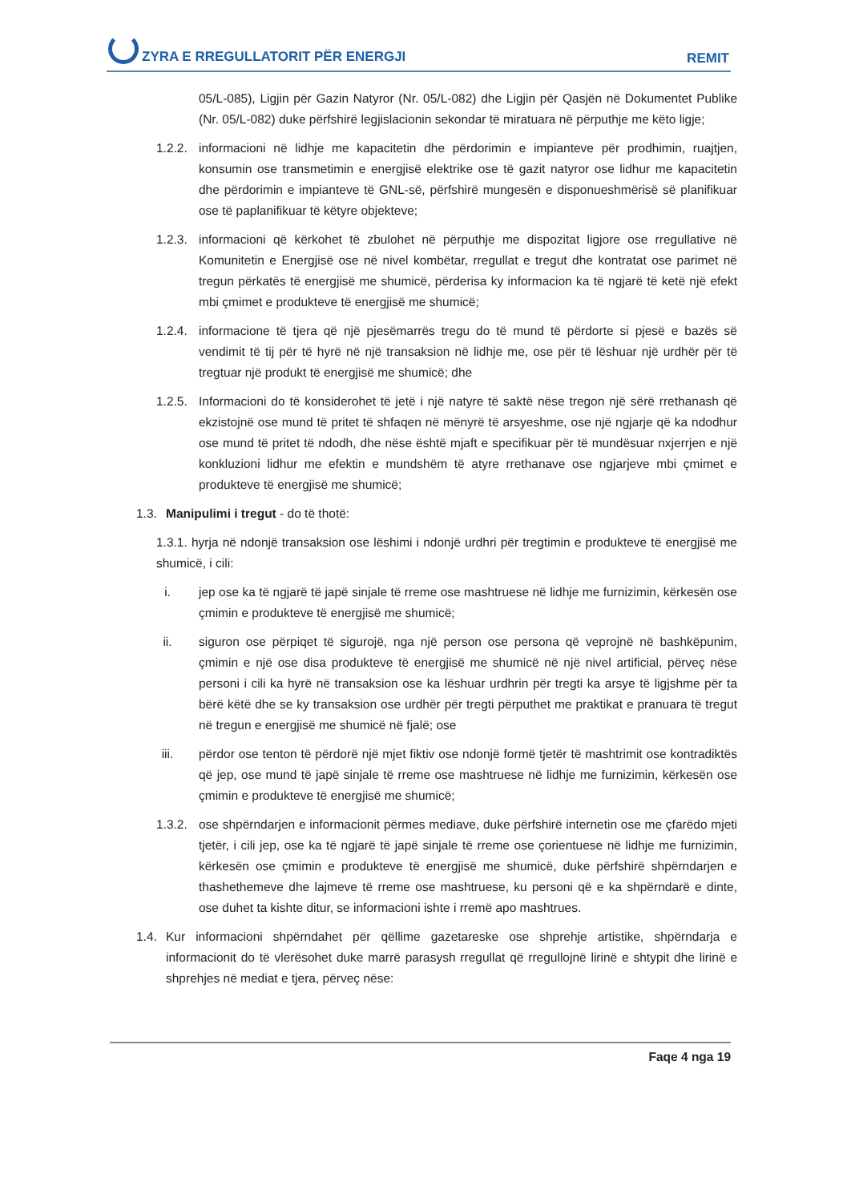ZYRA E RREGULLATORIT PËR ENERGJI REMIT
05/L-085), Ligjin për Gazin Natyror (Nr. 05/L-082) dhe Ligjin për Qasjën në Dokumentet Publike (Nr. 05/L-082) duke përfshirë legjislacionin sekondar të miratuara në përputhje me këto ligje;
1.2.2.
informacioni në lidhje me kapacitetin dhe përdorimin e impianteve për prodhimin, ruajtjen, konsumin ose transmetimin e energjisë elektrike ose të gazit natyror ose lidhur me kapacitetin dhe përdorimin e impianteve të GNL-së, përfshirë mungesën e disponueshmërisë së planifikuar ose të paplanifikuar të këtyre objekteve;
1.2.3.
informacioni që kërkohet të zbulohet në përputhje me dispozitat ligjore ose rregullative në Komunitetin e Energjisë ose në nivel kombëtar, rregullat e tregut dhe kontratat ose parimet në tregun përkatës të energjisë me shumicë, përderisa ky informacion ka të ngjarë të ketë një efekt mbi çmimet e produkteve të energjisë me shumicë;
1.2.4.
informacione të tjera që një pjesëmarrës tregu do të mund të përdorte si pjesë e bazës së vendimit të tij për të hyrë në një transaksion në lidhje me, ose për të lëshuar një urdhër për të tregtuar një produkt të energjisë me shumicë; dhe
1.2.5.
Informacioni do të konsiderohet të jetë i një natyre të saktë nëse tregon një sërë rrethanash që ekzistojnë ose mund të pritet të shfaqen në mënyrë të arsyeshme, ose një ngjarje që ka ndodhur ose mund të pritet të ndodh, dhe nëse është mjaft e specifikuar për të mundësuar nxjerrjen e një konkluzioni lidhur me efektin e mundshëm të atyre rrethanave ose ngjarjeve mbi çmimet e produkteve të energjisë me shumicë;
1.3.
Manipulimi i tregut - do të thotë:
1.3.1. hyrja në ndonjë transaksion ose lëshimi i ndonjë urdhri për tregtimin e produkteve të energjisë me shumicë, i cili:
i. jep ose ka të ngjarë të japë sinjale të rreme ose mashtruese në lidhje me furnizimin, kërkesën ose çmimin e produkteve të energjisë me shumicë;
ii. siguron ose përpiqet të sigurojë, nga një person ose persona që veprojnë në bashkëpunim, çmimin e një ose disa produkteve të energjisë me shumicë në një nivel artificial, përveç nëse personi i cili ka hyrë në transaksion ose ka lëshuar urdhrin për tregti ka arsye të ligjshme për ta bërë këtë dhe se ky transaksion ose urdhër për tregti përputhet me praktikat e pranuara të tregut në tregun e energjisë me shumicë në fjalë; ose
iii. përdor ose tenton të përdorë një mjet fiktiv ose ndonjë formë tjetër të mashtrimit ose kontradiktës që jep, ose mund të japë sinjale të rreme ose mashtruese në lidhje me furnizimin, kërkesën ose çmimin e produkteve të energjisë me shumicë;
1.3.2.
ose shpërndarjen e informacionit përmes mediave, duke përfshirë internetin ose me çfarëdo mjeti tjetër, i cili jep, ose ka të ngjarë të japë sinjale të rreme ose çorientuese në lidhje me furnizimin, kërkesën ose çmimin e produkteve të energjisë me shumicë, duke përfshirë shpërndarjen e thashethemeve dhe lajmeve të rreme ose mashtruese, ku personi që e ka shpërndarë e dinte, ose duhet ta kishte ditur, se informacioni ishte i rremë apo mashtrues.
1.4.
Kur informacioni shpërndahet për qëllime gazetareske ose shprehje artistike, shpërndarja e informacionit do të vlerësohet duke marrë parasysh rregullat që rregullojnë lirinë e shtypit dhe lirinë e shprehjes në mediat e tjera, përveç nëse:
Faqe 4 nga 19